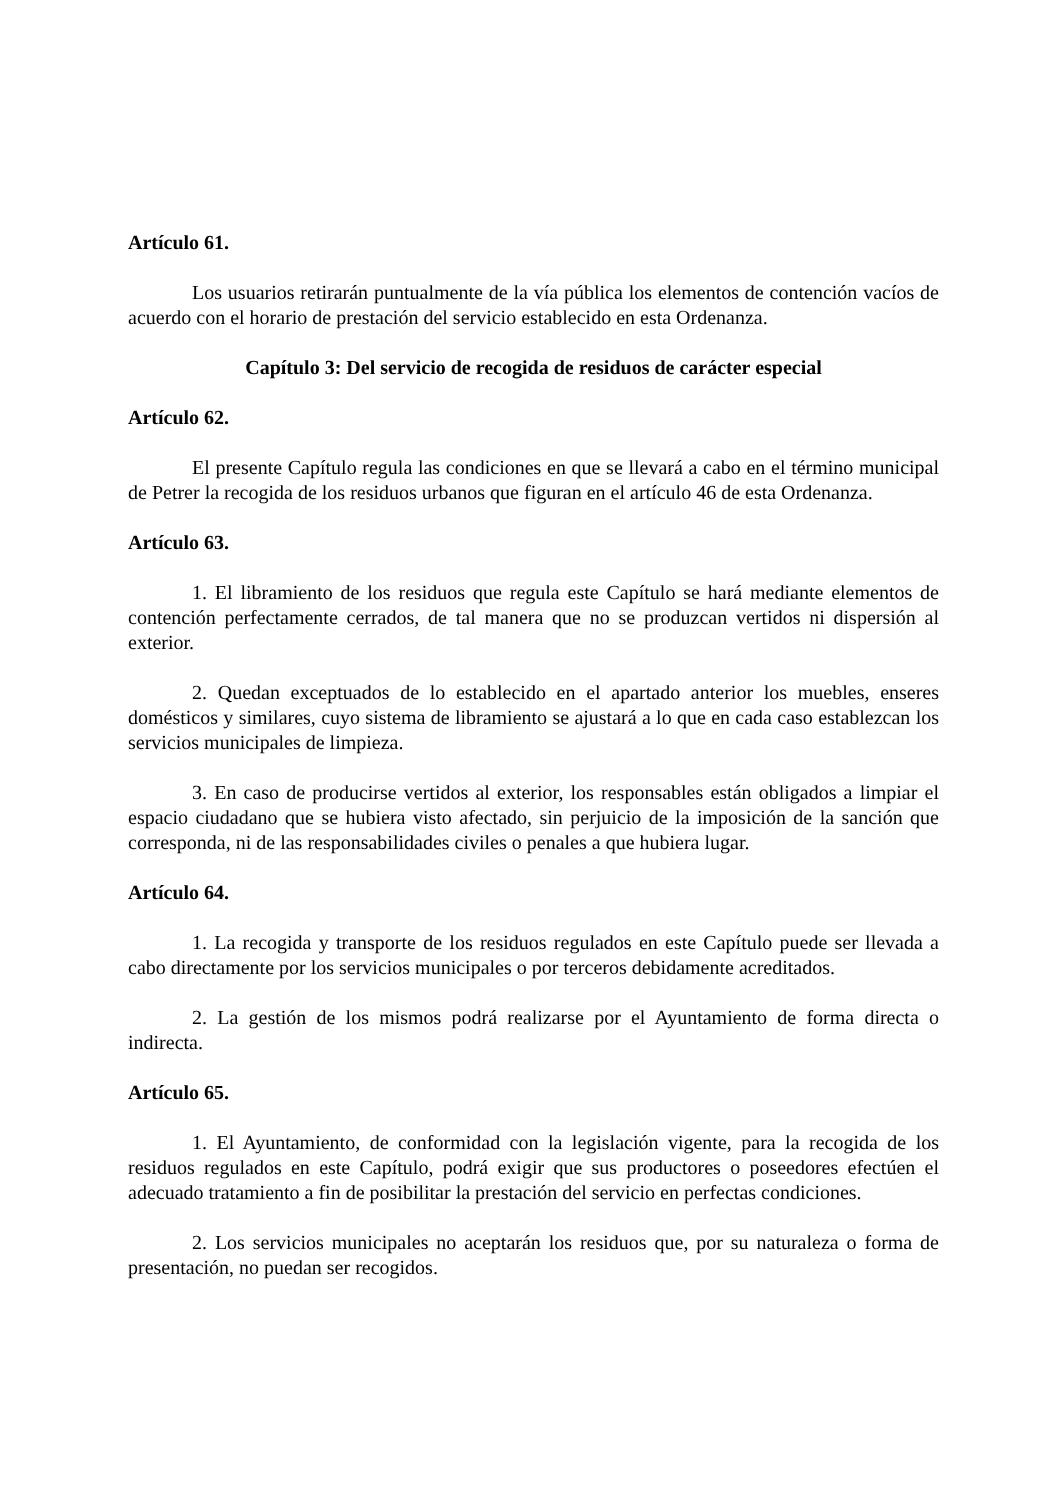Artículo 61.
Los usuarios retirarán puntualmente de la vía pública los elementos de contención vacíos de acuerdo con el horario de prestación del servicio establecido en esta Ordenanza.
Capítulo 3: Del servicio de recogida de residuos de carácter especial
Artículo 62.
El presente Capítulo regula las condiciones en que se llevará a cabo en el término municipal de Petrer la recogida de los residuos urbanos que figuran en el artículo 46 de esta Ordenanza.
Artículo 63.
1. El libramiento de los residuos que regula este Capítulo se hará mediante elementos de contención perfectamente cerrados, de tal manera que no se produzcan vertidos ni dispersión al exterior.
2. Quedan exceptuados de lo establecido en el apartado anterior los muebles, enseres domésticos y similares, cuyo sistema de libramiento se ajustará a lo que en cada caso establezcan los servicios municipales de limpieza.
3. En caso de producirse vertidos al exterior, los responsables están obligados a limpiar el espacio ciudadano que se hubiera visto afectado, sin perjuicio de la imposición de la sanción que corresponda, ni de las responsabilidades civiles o penales a que hubiera lugar.
Artículo 64.
1. La recogida y transporte de los residuos regulados en este Capítulo puede ser llevada a cabo directamente por los servicios municipales o por terceros debidamente acreditados.
2. La gestión de los mismos podrá realizarse por el Ayuntamiento de forma directa o indirecta.
Artículo 65.
1. El Ayuntamiento, de conformidad con la legislación vigente, para la recogida de los residuos regulados en este Capítulo, podrá exigir que sus productores o poseedores efectúen el adecuado tratamiento a fin de posibilitar la prestación del servicio en perfectas condiciones.
2. Los servicios municipales no aceptarán los residuos que, por su naturaleza o forma de presentación, no puedan ser recogidos.